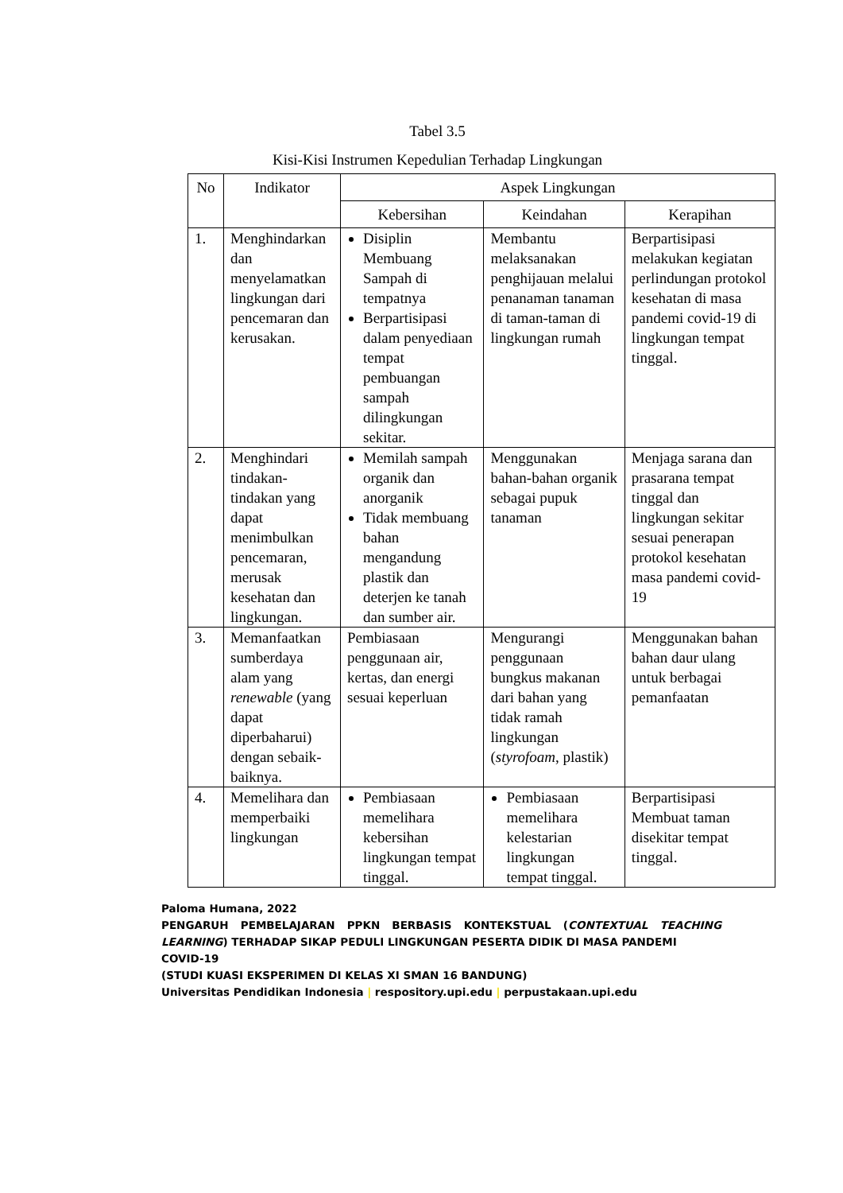Tabel 3.5
Kisi-Kisi Instrumen Kepedulian Terhadap Lingkungan
| No | Indikator | Aspek Lingkungan | | |
| --- | --- | --- | --- | --- |
| | | Kebersihan | Keindahan | Kerapihan |
| 1. | Menghindarkan dan menyelamatkan lingkungan dari pencemaran dan kerusakan. | Disiplin Membuang Sampah di tempatnya Berpartisipasi dalam penyediaan tempat pembuangan sampah dilingkungan sekitar. | Membantu melaksanakan penghijauan melalui penanaman tanaman di taman-taman di lingkungan rumah | Berpartisipasi melakukan kegiatan perlindungan protokol kesehatan di masa pandemi covid-19 di lingkungan tempat tinggal. |
| 2. | Menghindari tindakan-tindakan yang dapat menimbulkan pencemaran, merusak kesehatan dan lingkungan. | Memilah sampah organik dan anorganik Tidak membuang bahan mengandung plastik dan deterjen ke tanah dan sumber air. | Menggunakan bahan-bahan organik sebagai pupuk tanaman | Menjaga sarana dan prasarana tempat tinggal dan lingkungan sekitar sesuai penerapan protokol kesehatan masa pandemi covid-19 |
| 3. | Memanfaatkan sumberdaya alam yang renewable (yang dapat diperbaharui) dengan sebaik-baiknya. | Pembiasaan penggunaan air, kertas, dan energi sesuai keperluan | Mengurangi penggunaan bungkus makanan dari bahan yang tidak ramah lingkungan ( styrofoam , plastik) | Menggunakan bahan bahan daur ulang untuk berbagai pemanfaatan |
| 4. | Memelihara dan memperbaiki lingkungan | Pembiasaan memelihara kebersihan lingkungan tempat tinggal. | Pembiasaan memelihara kelestarian lingkungan tempat tinggal. | Berpartisipasi Membuat taman disekitar tempat tinggal. |
Paloma Humana, 2022
PENGARUH PEMBELAJARAN PPKN BERBASIS KONTEKSTUAL (CONTEXTUAL TEACHING
LEARNING) TERHADAP SIKAP PEDULI LINGKUNGAN PESERTA DIDIK DI MASA PANDEMI COVID-19
(STUDI KUASI EKSPERIMEN DI KELAS XI SMAN 16 BANDUNG)
Universitas Pendidikan Indonesia | respository.upi.edu | perpustakaan.upi.edu